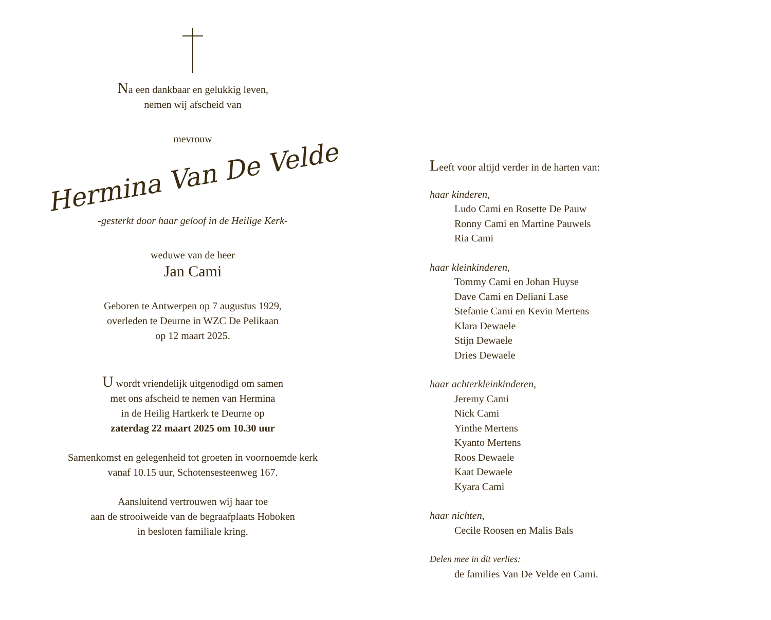Na een dankbaar en gelukkig leven,
nemen wij afscheid van
mevrouw
Hermina Van De Velde
-gesterkt door haar geloof in de Heilige Kerk-
weduwe van de heer
Jan Cami
Geboren te Antwerpen op 7 augustus 1929,
overleden te Deurne in WZC De Pelikaan
op 12 maart 2025.
U wordt vriendelijk uitgenodigd om samen
met ons afscheid te nemen van Hermina
in de Heilig Hartkerk te Deurne op
zaterdag 22 maart 2025 om 10.30 uur
Samenkomst en gelegenheid tot groeten in voornoemde kerk
vanaf 10.15 uur, Schotensesteenweg 167.
Aansluitend vertrouwen wij haar toe
aan de strooiweide van de begraafplaats Hoboken
in besloten familiale kring.
Leeft voor altijd verder in de harten van:
haar kinderen,
Ludo Cami en Rosette De Pauw
Ronny Cami en Martine Pauwels
Ria Cami
haar kleinkinderen,
Tommy Cami en Johan Huyse
Dave Cami en Deliani Lase
Stefanie Cami en Kevin Mertens
Klara Dewaele
Stijn Dewaele
Dries Dewaele
haar achterkleinkinderen,
Jeremy Cami
Nick Cami
Yinthe Mertens
Kyanto Mertens
Roos Dewaele
Kaat Dewaele
Kyara Cami
haar nichten,
Cecile Roosen en Malis Bals
Delen mee in dit verlies:
de families Van De Velde en Cami.